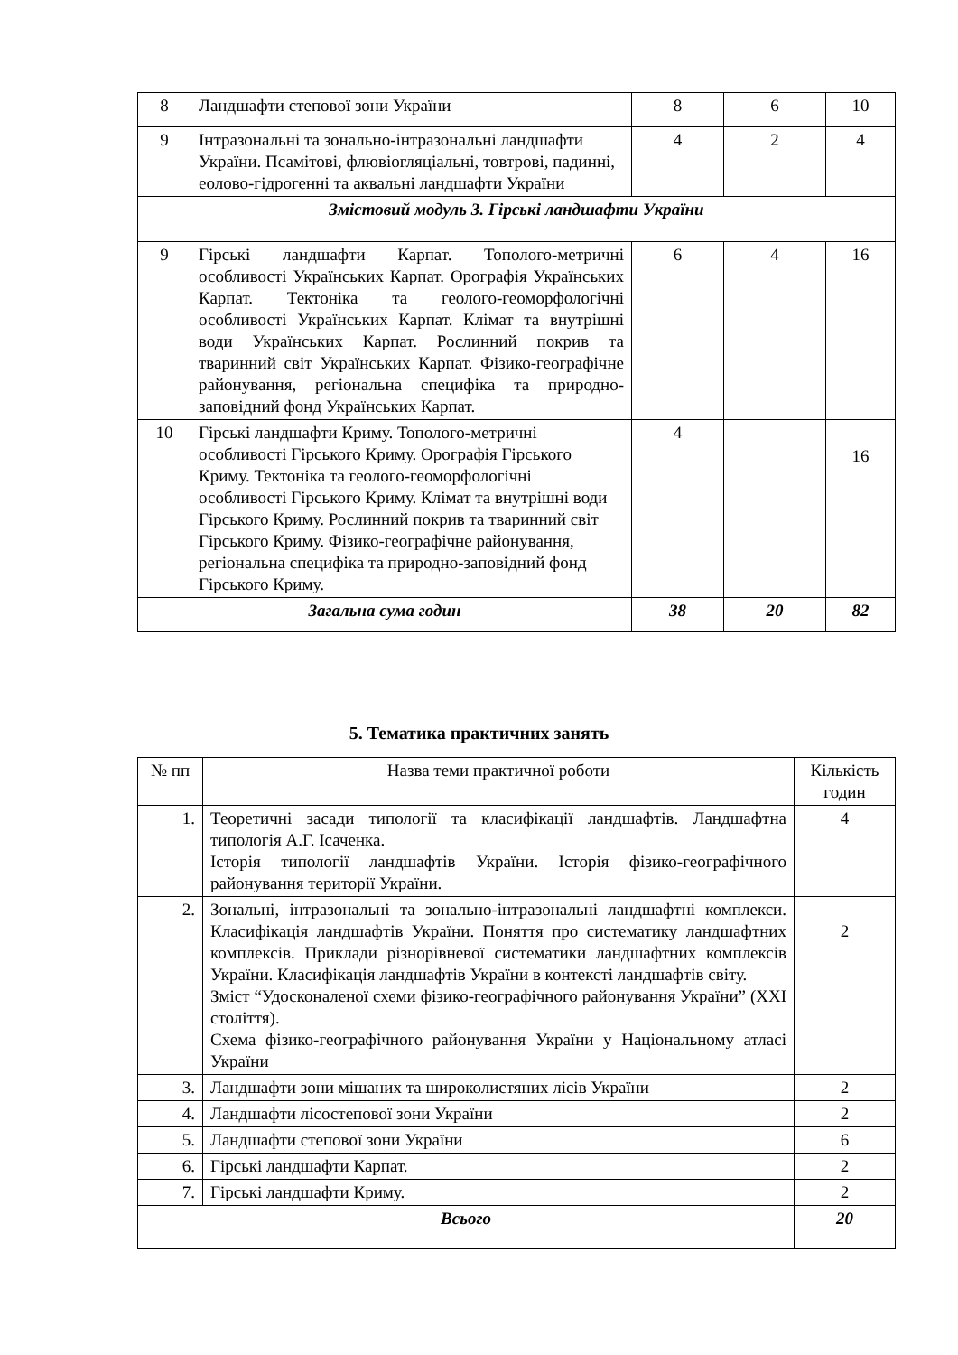| 8 | Ландшафти степової зони України | 8 | 6 | 10 |
| 9 | Інтразональні та зонально-інтразональні ландшафти України. Псамітові, флювіогляціальні, товтрові, падинні, еолово-гідрогенні та аквальні ландшафти України | 4 | 2 | 4 |
| Змістовий модуль 3. Гірські ландшафти України | | | | |
| 9 | Гірські ландшафти Карпат. Тополого-метричні особливості Українських Карпат. Орографія Українських Карпат. Тектоніка та геолого-геоморфологічні особливості Українських Карпат. Клімат та внутрішні води Українських Карпат. Рослинний покрив та тваринний світ Українських Карпат. Фізико-географічне районування, регіональна специфіка та природно-заповідний фонд Українських Карпат. | 6 | 4 | 16 |
| 10 | Гірські ландшафти Криму. Тополого-метричні особливості Гірського Криму. Орографія Гірського Криму. Тектоніка та геолого-геоморфологічні особливості Гірського Криму. Клімат та внутрішні води Гірського Криму. Рослинний покрив та тваринний світ Гірського Криму. Фізико-географічне районування, регіональна специфіка та природно-заповідний фонд Гірського Криму. | 4 | | 16 |
| Загальна сума годин | | 38 | 20 | 82 |
5. Тематика практичних занять
| № пп | Назва теми практичної роботи | Кількість годин |
| --- | --- | --- |
| 1. | Теоретичні засади типології та класифікації ландшафтів. Ландшафтна типологія А.Г. Ісаченка. Історія типології ландшафтів України. Історія фізико-географічного районування території України. | 4 |
| 2. | Зональні, інтразональні та зонально-інтразональні ландшафтні комплекси. Класифікація ландшафтів України. Поняття про систематику ландшафтних комплексів. Приклади різнорівневої систематики ландшафтних комплексів України. Класифікація ландшафтів України в контексті ландшафтів світу. Зміст “Удосконаленої схеми фізико-географічного районування України” (ХХІ століття). Схема фізико-географічного районування України у Національному атласі України | 2 |
| 3. | Ландшафти зони мішаних та широколистяних лісів України | 2 |
| 4. | Ландшафти лісостепової зони України | 2 |
| 5. | Ландшафти степової зони України | 6 |
| 6. | Гірські ландшафти Карпат. | 2 |
| 7. | Гірські ландшафти Криму. | 2 |
| Всього | | 20 |